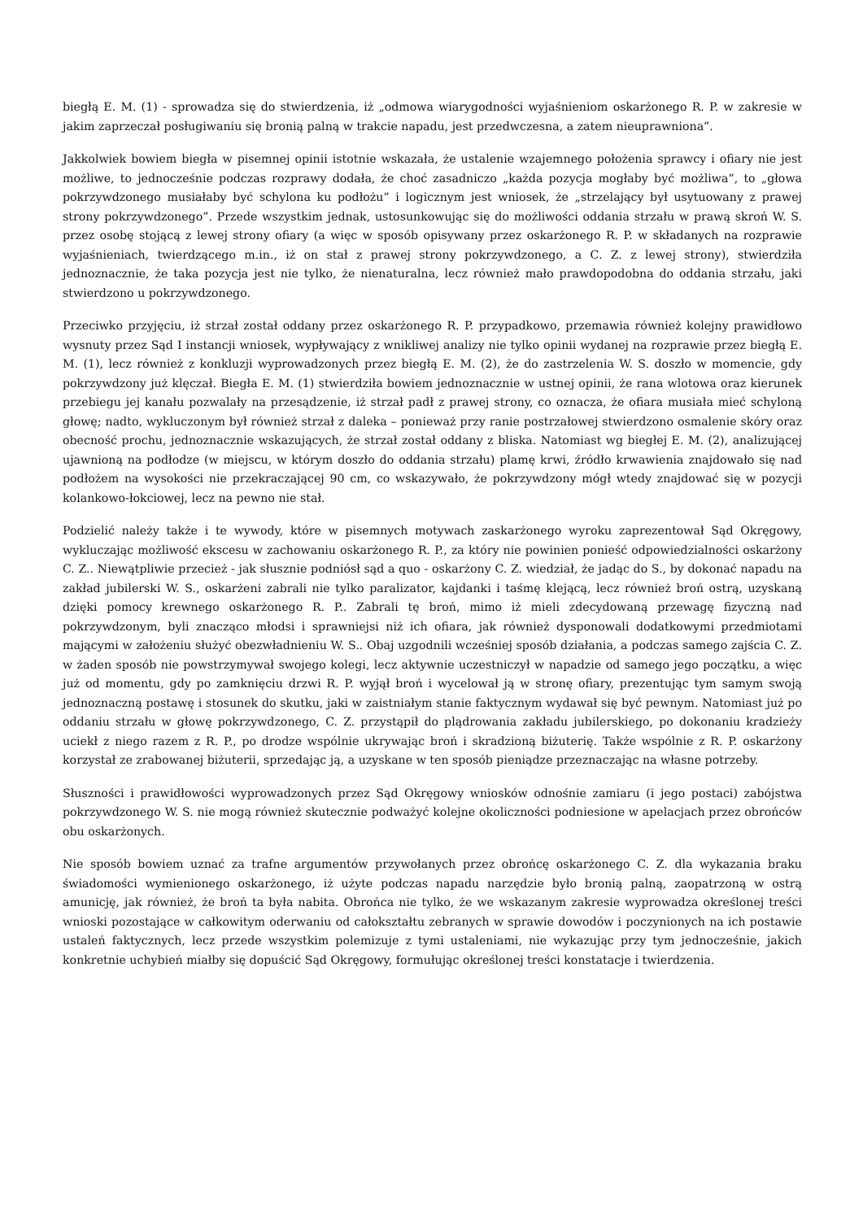biegłą E. M. (1) - sprowadza się do stwierdzenia, iż „odmowa wiarygodności wyjaśnieniom oskarżonego R. P. w zakresie w jakim zaprzeczał posługiwaniu się bronią palną w trakcie napadu, jest przedwczesna, a zatem nieuprawniona”.
Jakkolwiek bowiem biegła w pisemnej opinii istotnie wskazała, że ustalenie wzajemnego położenia sprawcy i ofiary nie jest możliwe, to jednocześnie podczas rozprawy dodała, że choć zasadniczo „każda pozycja mogłaby być możliwa”, to „głowa pokrzywdzonego musiałaby być schylona ku podłożu” i logicznym jest wniosek, że „strzelający był usytuowany z prawej strony pokrzywdzonego”. Przede wszystkim jednak, ustosunkowując się do możliwości oddania strzału w prawą skroń W. S. przez osobę stojącą z lewej strony ofiary (a więc w sposób opisywany przez oskarżonego R. P. w składanych na rozprawie wyjaśnieniach, twierdzącego m.in., iż on stał z prawej strony pokrzywdzonego, a C. Z. z lewej strony), stwierdziła jednoznacznie, że taka pozycja jest nie tylko, że nienaturalna, lecz również mało prawdopodobna do oddania strzału, jaki stwierdzono u pokrzywdzonego.
Przeciwko przyjęciu, iż strzał został oddany przez oskarżonego R. P. przypadkowo, przemawia również kolejny prawidłowo wysnuty przez Sąd I instancji wniosek, wypływający z wnikliwej analizy nie tylko opinii wydanej na rozprawie przez biegłą E. M. (1), lecz również z konkluzji wyprowadzonych przez biegłą E. M. (2), że do zastrzelenia W. S. doszło w momencie, gdy pokrzywdzony już klęczał. Biegła E. M. (1) stwierdziła bowiem jednoznacznie w ustnej opinii, że rana wlotowa oraz kierunek przebiegu jej kanału pozwalały na przesądzenie, iż strzał padł z prawej strony, co oznacza, że ofiara musiała mieć schyloną głowę; nadto, wykluczonym był również strzał z daleka – ponieważ przy ranie postrzałowej stwierdzono osmalenie skóry oraz obecność prochu, jednoznacznie wskazujących, że strzał został oddany z bliska. Natomiast wg biegłej E. M. (2), analizującej ujawnioną na podłodze (w miejscu, w którym doszło do oddania strzału) plamę krwi, źródło krwawienia znajdowało się nad podłożem na wysokości nie przekraczającej 90 cm, co wskazywało, że pokrzywdzony mógł wtedy znajdować się w pozycji kolankowo-łokciowej, lecz na pewno nie stał.
Podzielić należy także i te wywody, które w pisemnych motywach zaskarżonego wyroku zaprezentował Sąd Okręgowy, wykluczając możliwość ekscesu w zachowaniu oskarżonego R. P., za który nie powinien ponieść odpowiedzialności oskarżony C. Z.. Niewątpliwie przecież - jak słusznie podniósł sąd a quo - oskarżony C. Z. wiedział, że jadąc do S., by dokonać napadu na zakład jubilerski W. S., oskarżeni zabrali nie tylko paralizator, kajdanki i taśmę klejącą, lecz również broń ostrą, uzyskaną dzięki pomocy krewnego oskarżonego R. P.. Zabrali tę broń, mimo iż mieli zdecydowaną przewagę fizyczną nad pokrzywdzonym, byli znacząco młodsi i sprawniejsi niż ich ofiara, jak również dysponowali dodatkowymi przedmiotami mającymi w założeniu służyć obezwładnieniu W. S.. Obaj uzgodnili wcześniej sposób działania, a podczas samego zajścia C. Z. w żaden sposób nie powstrzymywał swojego kolegi, lecz aktywnie uczestniczył w napadzie od samego jego początku, a więc już od momentu, gdy po zamknięciu drzwi R. P. wyjął broń i wycelował ją w stronę ofiary, prezentując tym samym swoją jednoznaczną postawę i stosunek do skutku, jaki w zaistniałym stanie faktycznym wydawał się być pewnym. Natomiast już po oddaniu strzału w głowę pokrzywdzonego, C. Z. przystąpił do plądrowania zakładu jubilerskiego, po dokonaniu kradzieży uciekł z niego razem z R. P., po drodze wspólnie ukrywając broń i skradzioną biżuterię. Także wspólnie z R. P. oskarżony korzystał ze zrabowanej biżuterii, sprzedając ją, a uzyskane w ten sposób pieniądze przeznaczając na własne potrzeby.
Słuszności i prawidłowości wyprowadzonych przez Sąd Okręgowy wniosków odnośnie zamiaru (i jego postaci) zabójstwa pokrzywdzonego W. S. nie mogą również skutecznie podważyć kolejne okoliczności podniesione w apelacjach przez obrońców obu oskarżonych.
Nie sposób bowiem uznać za trafne argumentów przywołanych przez obrońcę oskarżonego C. Z. dla wykazania braku świadomości wymienionego oskarżonego, iż użyte podczas napadu narzędzie było bronią palną, zaopatrzoną w ostrą amunicję, jak również, że broń ta była nabita. Obrońca nie tylko, że we wskazanym zakresie wyprowadza określonej treści wnioski pozostające w całkowitym oderwaniu od całokształtu zebranych w sprawie dowodów i poczynionych na ich postawie ustaleń faktycznych, lecz przede wszystkim polemizuje z tymi ustaleniami, nie wykazując przy tym jednocześnie, jakich konkretnie uchybień miałby się dopuścić Sąd Okręgowy, formułując określonej treści konstatacje i twierdzenia.